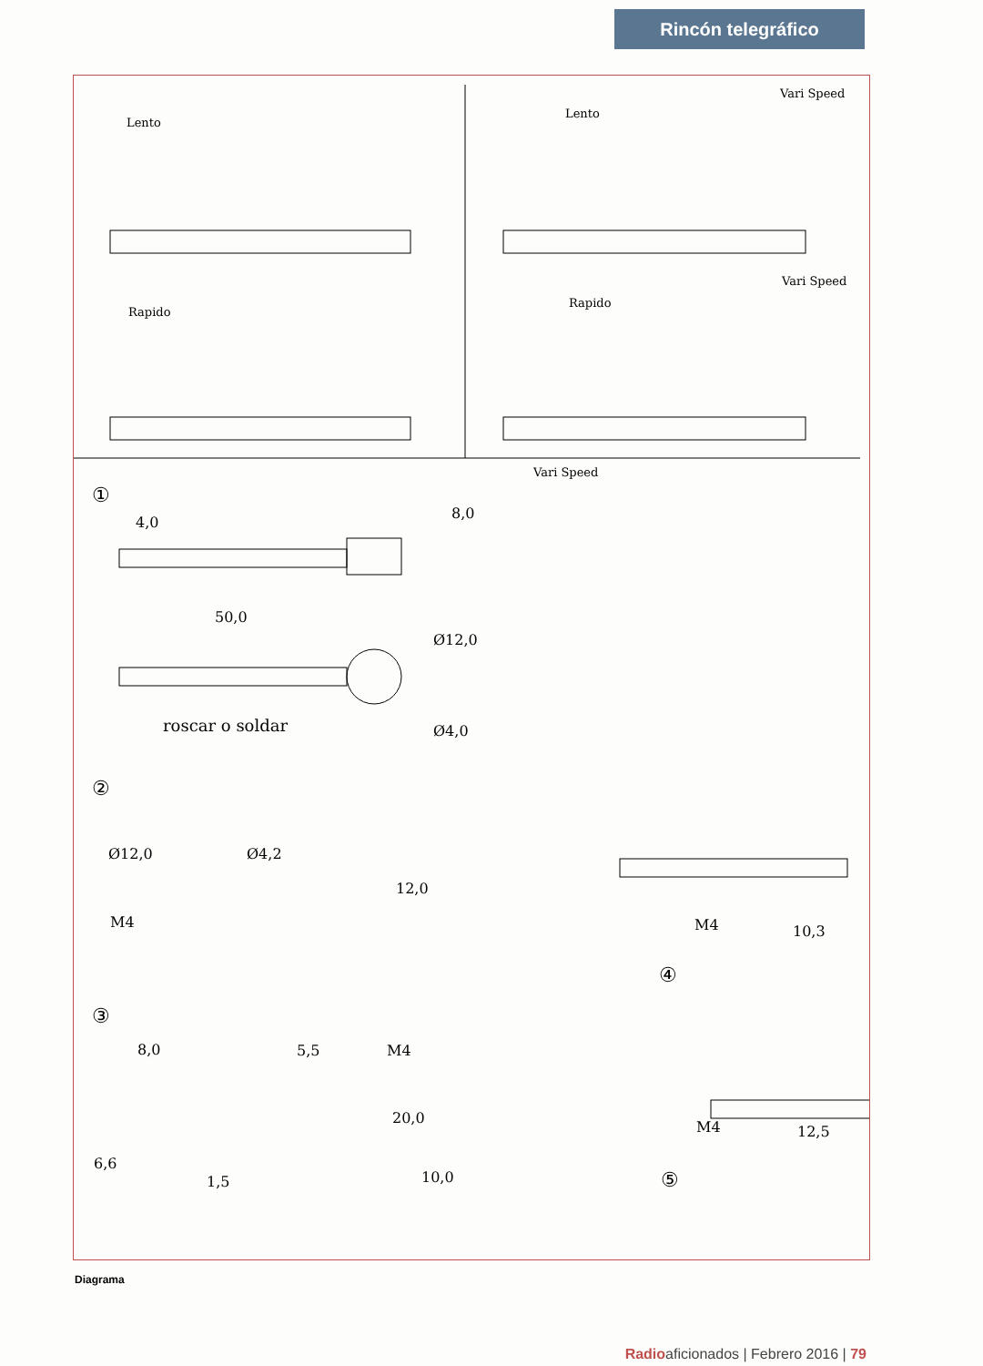Rincón telegráfico
Lento
Rapido
Lento
Rapido
Vari Speed
Vari Speed
Vari Speed
①
4,0
8,0
50,0
Ø12,0
roscar o soldar
Ø4,0
②
Ø12,0
Ø4,2
12,0
M4
M4
10,3
④
③
8,0
5,5
M4
20,0
6,6
1,5
10,0
M4
12,5
⑤
Diagrama
Radioaficionados | Febrero 2016 | 79